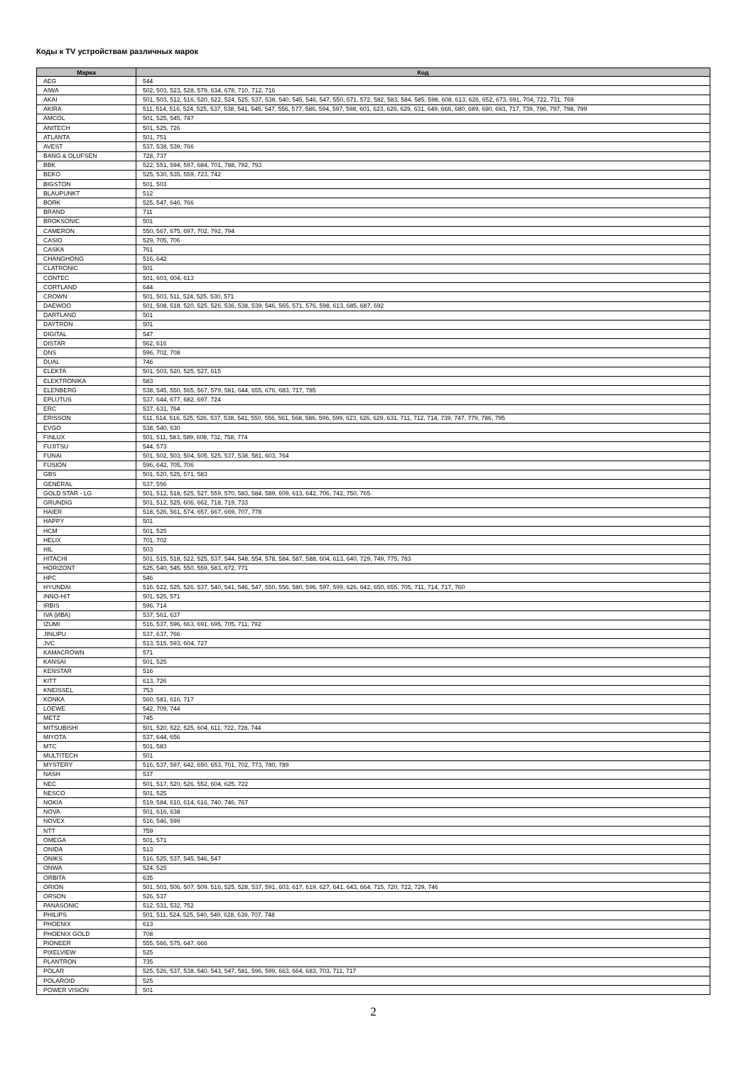Коды к TV устройствам различных марок
| Марка | Код |
| --- | --- |
| AEG | 544 |
| AIWA | 502, 503, 523, 528, 579, 634, 678, 710, 712, 716 |
| AKAI | 501, 503, 512, 516, 520, 522, 524, 525, 537, 538, 540, 545, 546, 547, 550, 571, 572, 582, 583, 584, 585, 598, 608, 613, 626, 652, 673, 691, 704, 722, 731, 769 |
| AKIRA | 511, 514, 516, 524, 525, 537, 538, 541, 545, 547, 556, 577, 586, 594, 597, 598, 601, 623, 626, 629, 631, 649, 666, 680, 689, 690, 693, 717, 739, 796, 797, 798, 799 |
| AMCOL | 501, 525, 545, 747 |
| ANITECH | 501, 525, 726 |
| ATLANTA | 501, 751 |
| AVEST | 537, 538, 539, 766 |
| BANG & OLUFSEN | 728, 737 |
| BBK | 522, 551, 594, 597, 684, 701, 788, 792, 793 |
| BEKO | 525, 530, 535, 559, 723, 742 |
| BIGSTON | 501, 503 |
| BLAUPUNKT | 512 |
| BORK | 525, 547, 646, 766 |
| BRAND | 711 |
| BROKSONIC | 501 |
| CAMERON | 550, 567, 675, 697, 702, 792, 794 |
| CASIO | 529, 705, 706 |
| CASKA | 761 |
| CHANGHONG | 516, 642 |
| CLATRONIC | 501 |
| CONTEC | 501, 603, 604, 613 |
| CORTLAND | 644 |
| CROWN | 501, 503, 511, 524, 525, 530, 571 |
| DAEWOO | 501, 508, 518, 520, 525, 526, 536, 538, 539, 546, 565, 571, 576, 598, 613, 685, 687, 692 |
| DARTLAND | 501 |
| DAYTRON | 501 |
| DIGITAL | 547 |
| DISTAR | 562, 616 |
| DNS | 596, 702, 708 |
| DUAL | 746 |
| ELEKTA | 501, 503, 520, 525, 527, 615 |
| ELEKTRONIKA | 583 |
| ELENBERG | 538, 545, 550, 565, 567, 579, 581, 644, 655, 676, 683, 717, 785 |
| EPLUTUS | 537, 644, 677, 682, 697, 724 |
| ERC | 537, 631, 764 |
| ERISSON | 511, 514, 516, 525, 526, 537, 538, 541, 550, 556, 561, 568, 586, 596, 599, 623, 626, 629, 631, 711, 712, 714, 739, 747, 779, 786, 795 |
| EVGO | 538, 540, 630 |
| FINLUX | 501, 511, 583, 589, 608, 732, 758, 774 |
| FUJITSU | 544, 573 |
| FUNAI | 501, 502, 503, 504, 505, 525, 537, 538, 581, 603, 764 |
| FUSION | 596, 642, 705, 706 |
| GBS | 501, 520, 525, 571, 583 |
| GENERAL | 537, 556 |
| GOLD STAR - LG | 501, 512, 518, 525, 527, 559, 570, 583, 584, 589, 609, 613, 642, 706, 742, 750, 765 |
| GRUNDIG | 501, 512, 525, 606, 662, 718, 719, 733 |
| HAIER | 518, 526, 561, 574, 657, 667, 669, 707, 778 |
| HAPPY | 501 |
| HCM | 501, 525 |
| HELIX | 701, 702 |
| HIL | 503 |
| HITACHI | 501, 515, 518, 522, 525, 537, 544, 548, 554, 578, 584, 587, 588, 604, 613, 640, 729, 749, 775, 783 |
| HORIZONT | 525, 540, 545, 550, 559, 583, 672, 771 |
| HPC | 546 |
| HYUNDAI | 516, 522, 525, 526, 537, 540, 541, 546, 547, 550, 556, 580, 596, 597, 599, 626, 642, 650, 655, 705, 711, 714, 717, 760 |
| INNO-HIT | 501, 525, 571 |
| IRBIS | 596, 714 |
| IVA (ИВА) | 537, 561, 637 |
| IZUMI | 516, 537, 596, 663, 691, 695, 705, 711, 792 |
| JINLIPU | 537, 637, 766 |
| JVC | 513, 515, 593, 604, 727 |
| KAMACROWN | 571 |
| KANSAI | 501, 525 |
| KENSTAR | 516 |
| KITT | 613, 726 |
| KNEISSEL | 753 |
| KONKA | 560, 581, 616, 717 |
| LOEWE | 542, 709, 744 |
| METZ | 745 |
| MITSUBISHI | 501, 520, 522, 525, 604, 611, 722, 728, 744 |
| MIYOTA | 537, 644, 656 |
| MTC | 501, 583 |
| MULTITECH | 501 |
| MYSTERY | 516, 537, 597, 642, 650, 653, 701, 702, 773, 780, 789 |
| NASH | 537 |
| NEC | 501, 517, 520, 526, 552, 604, 625, 722 |
| NESCO | 501, 525 |
| NOKIA | 519, 584, 610, 614, 616, 740, 746, 767 |
| NOVA | 501, 616, 638 |
| NOVEX | 516, 546, 599 |
| NTT | 759 |
| OMEGA | 501, 571 |
| ONIDA | 513 |
| ONIKS | 516, 525, 537, 545, 546, 547 |
| ONWA | 524, 525 |
| ORBITA | 635 |
| ORION | 501, 503, 506, 507, 509, 516, 525, 528, 537, 591, 603, 617, 619, 627, 641, 643, 664, 715, 720, 722, 729, 746 |
| ORSON | 526, 537 |
| PANASONIC | 512, 531, 532, 752 |
| PHILIPS | 501, 511, 524, 525, 540, 549, 628, 639, 707, 748 |
| PHOENIX | 613 |
| PHOENIX GOLD | 708 |
| PIONEER | 555, 566, 575, 647, 666 |
| PIXELVIEW | 525 |
| PLANTRON | 735 |
| POLAR | 525, 526, 537, 538, 540, 543, 547, 581, 596, 599, 663, 664, 683, 703, 711, 717 |
| POLAROID | 525 |
| POWER VISION | 501 |
2